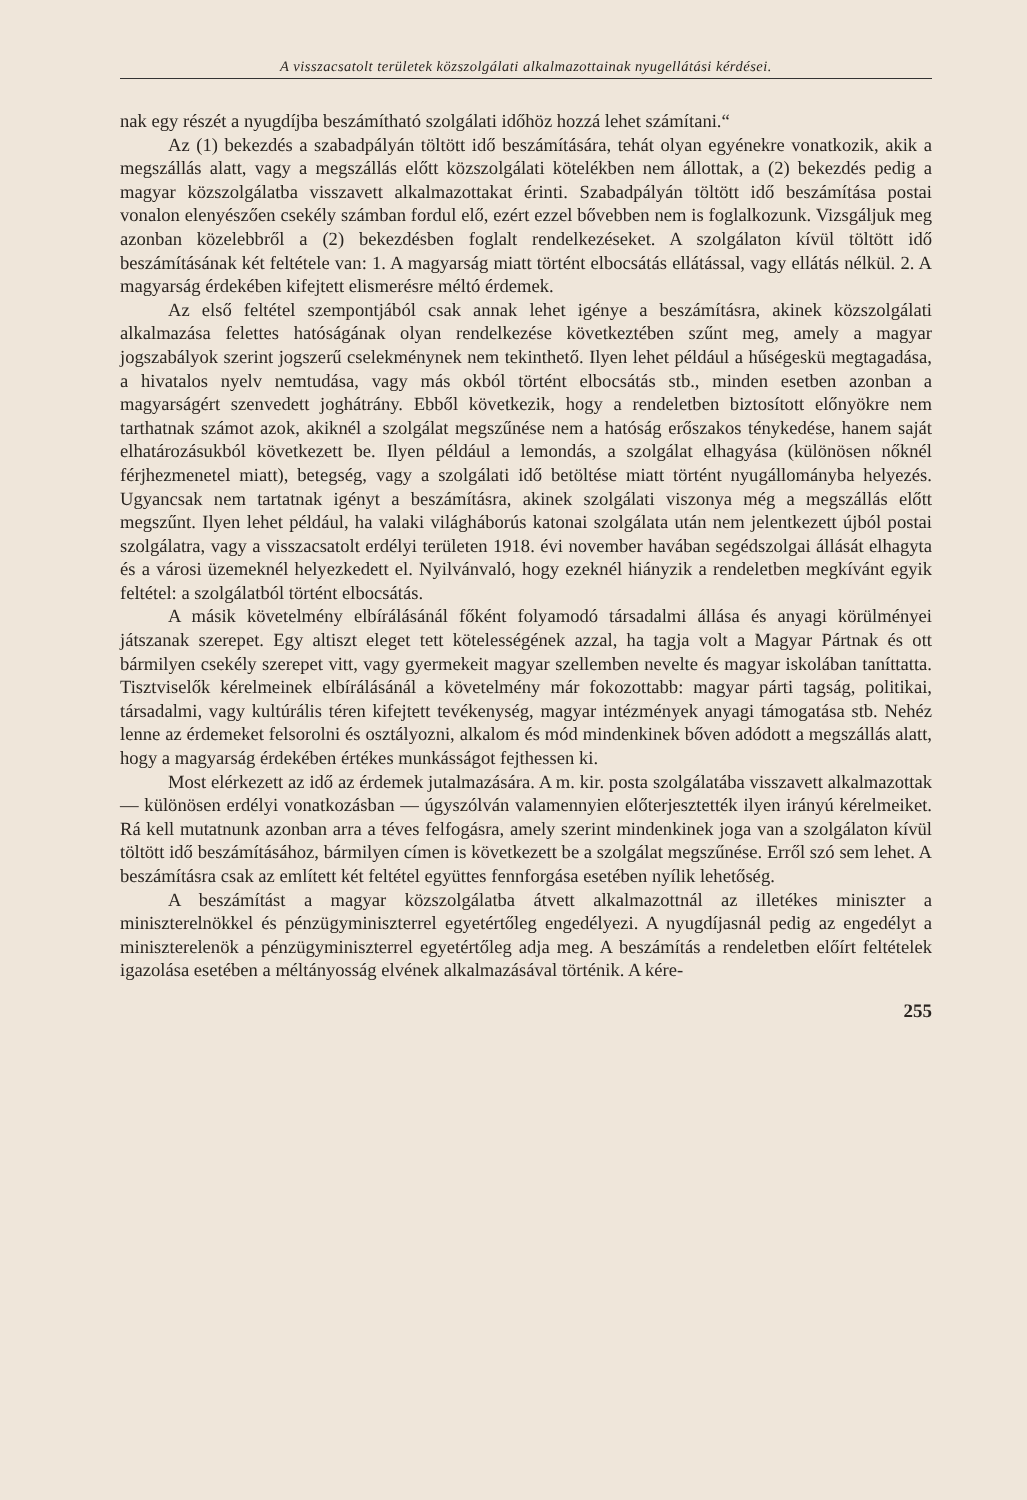A visszacsatolt területek közszolgálati alkalmazottainak nyugellátási kérdései.
nak egy részét a nyugdíjba beszámítható szolgálati időhöz hozzá lehet számítani.“
Az (1) bekezdés a szabadpályán töltött idő beszámítására, tehát olyan egyénekre vonatkozik, akik a megszállás alatt, vagy a megszállás előtt közszolgálati kötelékben nem állottak, a (2) bekezdés pedig a magyar közszolgálatba visszavett alkalmazottakat érinti. Szabadpályán töltött idő beszámítása postai vonalon elenyészően csekély számban fordul elő, ezért ezzel bővebben nem is foglalkozunk. Vizsgáljuk meg azonban közelebbről a (2) bekezdésben foglalt rendelkezéseket. A szolgálaton kívül töltött idő beszámításának két feltétele van: 1. A magyarság miatt történt elbocsátás ellátással, vagy ellátás nélkül. 2. A magyarság érdekében kifejtett elismerésre méltó érdemek.
Az első feltétel szempontjából csak annak lehet igénye a beszámításra, akinek közszolgálati alkalmazása felettes hatóságának olyan rendelkezése következtében szűnt meg, amely a magyar jogszabályok szerint jogszerű cselekménynek nem tekinthető. Ilyen lehet például a hűségeskü megtagadása, a hivatalos nyelv nemtudása, vagy más okból történt elbocsátás stb., minden esetben azonban a magyarságért szenvedett joghátrány. Ebből következik, hogy a rendeletben biztosított előnyökre nem tarthatnak számot azok, akiknél a szolgálat megszűnése nem a hatóság erőszakos ténykedése, hanem saját elhatározásukból következett be. Ilyen például a lemondás, a szolgálat elhagyása (különösen nőknél férjhezmenetel miatt), betegség, vagy a szolgálati idő betöltése miatt történt nyugállományba helyezés. Ugyancsak nem tartatnak igényt a beszámításra, akinek szolgálati viszonya még a megszállás előtt megszűnt. Ilyen lehet például, ha valaki világháborús katonai szolgálata után nem jelentkezett újból postai szolgálatra, vagy a visszacsatolt erdélyi területen 1918. évi november havában segédszolgai állását elhagyta és a városi üzemeknél helyezkedett el. Nyilvánvaló, hogy ezeknél hiányzik a rendeletben megkívánt egyik feltétel: a szolgálatból történt elbocsátás.
A másik követelmény elbírálásánál főként folyamodó társadalmi állása és anyagi körülményei játszanak szerepet. Egy altiszt eleget tett kötelességének azzal, ha tagja volt a Magyar Pártnak és ott bármilyen csekély szerepet vitt, vagy gyermekeit magyar szellemben nevelte és magyar iskolában taníttatta. Tisztviselők kérelmeinek elbírálásánál a követelmény már fokozottabb: magyar párti tagság, politikai, társadalmi, vagy kultúrális téren kifejtett tevékenység, magyar intézmények anyagi támogatása stb. Nehéz lenne az érdemeket felsorolni és osztályozni, alkalom és mód mindenkinek bőven adódott a megszállás alatt, hogy a magyarság érdekében értékes munkásságot fejthessen ki.
Most elérkezett az idő az érdemek jutalmazására. A m. kir. posta szolgálatába visszavett alkalmazottak — különösen erdélyi vonatkozásban — úgyszólván valamennyien előterjesztették ilyen irányú kérelmeiket. Rá kell mutatnunk azonban arra a téves felfogásra, amely szerint mindenkinek joga van a szolgálaton kívül töltött idő beszámításához, bármilyen címen is következett be a szolgálat megszűnése. Erről szó sem lehet. A beszámításra csak az említett két feltétel együttes fennforgása esetében nyílik lehetőség.
A beszámítást a magyar közszolgálatba átvett alkalmazottnál az illetékes miniszter a miniszterelnökkel és pénzügyminiszterrel egyetértőleg engedélyezi. A nyugdíjasnál pedig az engedélyt a miniszterelenök a pénzügyminiszterrel egyetértőleg adja meg. A beszámítás a rendeletben előírt feltételek igazolása esetében a méltányosság elvének alkalmazásával történik. A kére-
255